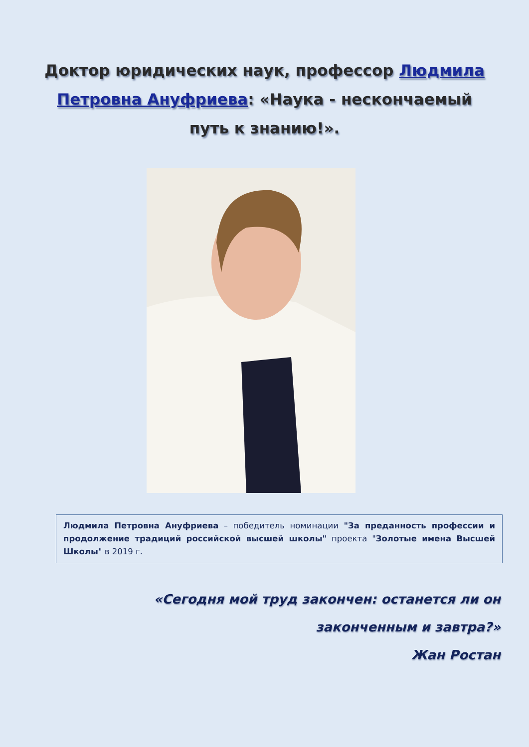Доктор юридических наук, профессор Людмила Петровна Ануфриева: «Наука - нескончаемый путь к знанию!».
Людмила Петровна Ануфриева – победитель номинации "За преданность профессии и продолжение традиций российской высшей школы" проекта "Золотые имена Высшей Школы" в 2019 г.
«Сегодня мой труд закончен: останется ли он
законченным и завтра?»
Жан Ростан